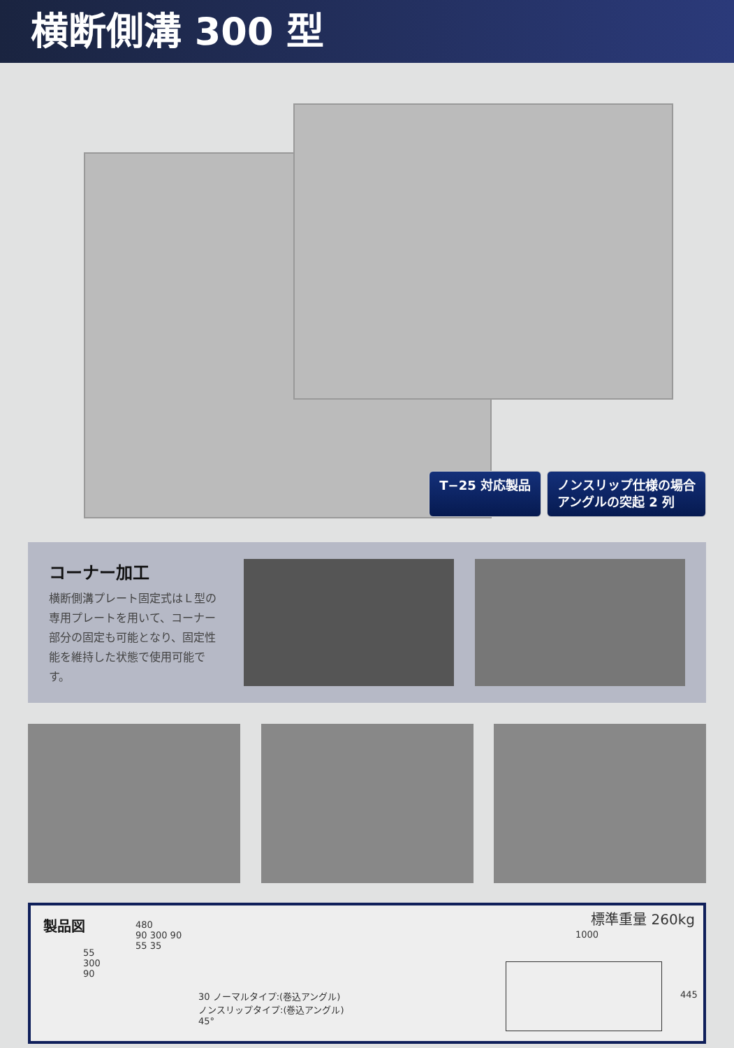横断側溝 300 型
T−25 対応製品 ノンスリップ仕様の場合
アングルの突起 2 列
コーナー加工
横断側溝プレート固定式はＬ型の専用プレートを用いて、コーナー部分の固定も可能となり、固定性能を維持した状態で使用可能です。
製品図 標準重量 260kg
480
90 300 90
55 35
55
300
90
30 ノーマルタイプ:(巻込アングル)
ノンスリップタイプ:(巻込アングル)
45°
1000
445